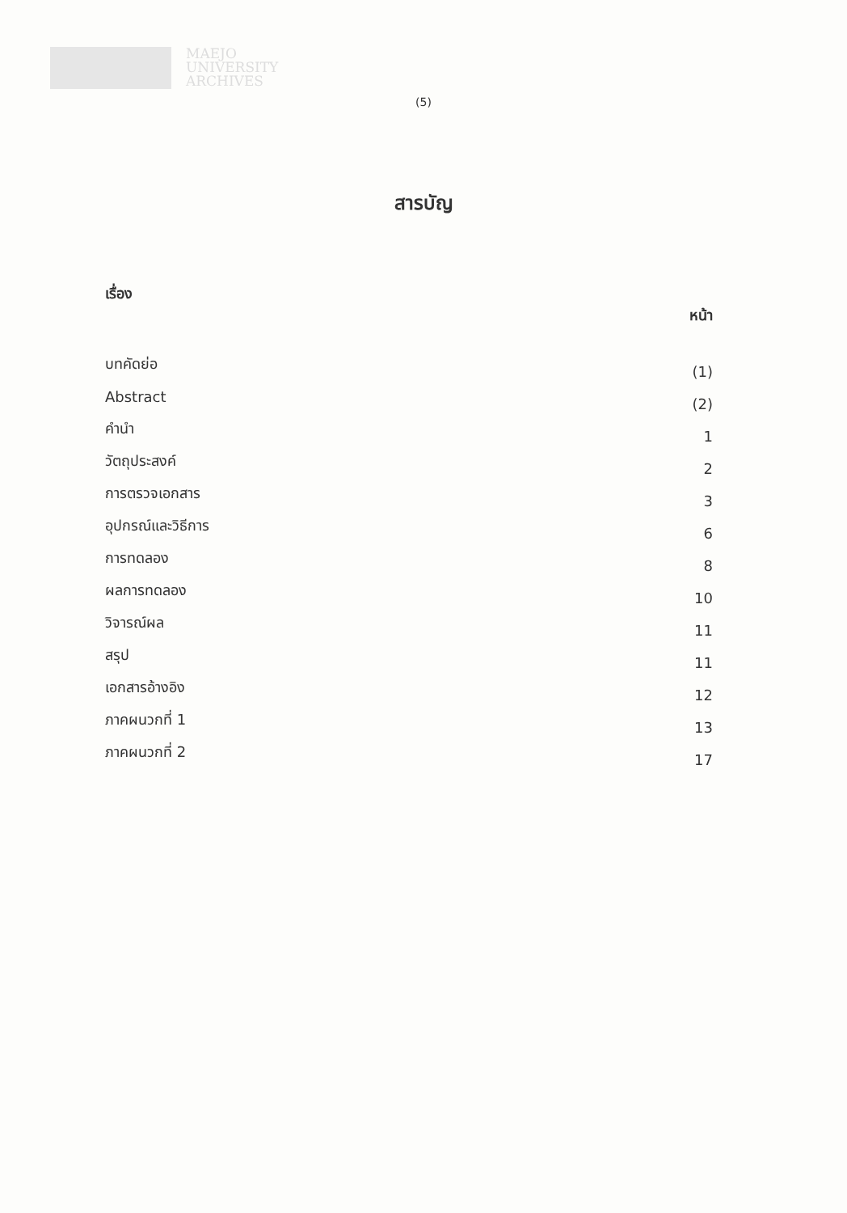MAEJO
UNIVERSITY
ARCHIVES
(5)
สารบัญ
| เรื่อง | หน้า |
| --- | --- |
| บทคัดย่อ | (1) |
| Abstract | (2) |
| คำนำ | 1 |
| วัตถุประสงค์ | 2 |
| การตรวจเอกสาร | 3 |
| อุปกรณ์และวิธีการ | 6 |
| การทดลอง | 8 |
| ผลการทดลอง | 10 |
| วิจารณ์ผล | 11 |
| สรุป | 11 |
| เอกสารอ้างอิง | 12 |
| ภาคผนวกที่ 1 | 13 |
| ภาคผนวกที่ 2 | 17 |